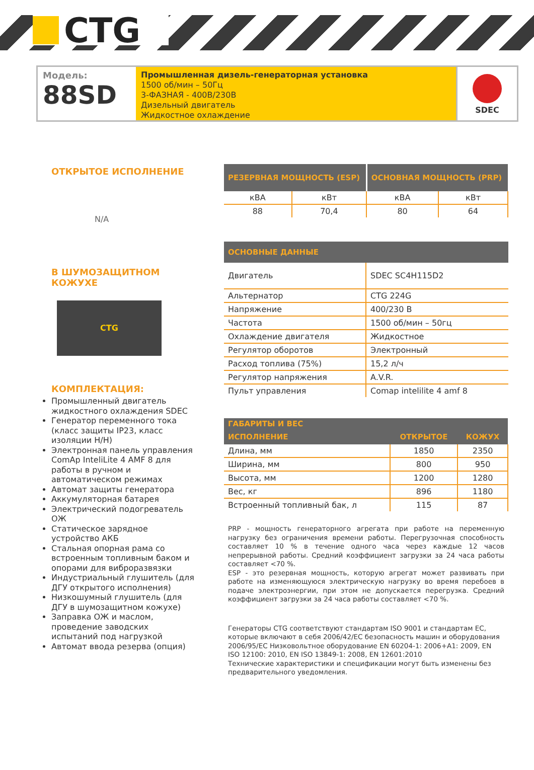CTG
Модель:
88SD
Промышленная дизель-генераторная установка
1500 об/мин – 50Гц
3-ФАЗНАЯ - 400В/230В
Дизельный двигатель
Жидкостное охлаждение
SDEC
ОТКРЫТОЕ ИСПОЛНЕНИЕ
N/A
В ШУМОЗАЩИТНОМ
КОЖУХЕ
CTG
КОМПЛЕКТАЦИЯ:
Промышленный двигатель жидкостного охлаждения SDEC
Генератор переменного тока (класс защиты IP23, класс изоляции H/H)
Электронная панель управления ComAp InteliLite 4 AMF 8 для работы в ручном и автоматическом режимах
Автомат защиты генератора
Аккумуляторная батарея
Электрический подогреватель ОЖ
Статическое зарядное устройство АКБ
Стальная опорная рама со встроенным топливным баком и опорами для виброразвязки
Индустриальный глушитель (для ДГУ открытого исполнения)
Низкошумный глушитель (для ДГУ в шумозащитном кожухе)
Заправка ОЖ и маслом, проведение заводских испытаний под нагрузкой
Автомат ввода резерва (опция)
| РЕЗЕРВНАЯ МОЩНОСТЬ (ESP) | | ОСНОВНАЯ МОЩНОСТЬ (PRP) | |
| --- | --- | --- | --- |
| кВА | кВт | кВА | кВт |
| 88 | 70,4 | 80 | 64 |
| ОСНОВНЫЕ ДАННЫЕ | |
| --- | --- |
| Двигатель | SDEC SC4H115D2 |
| Альтернатор | CTG 224G |
| Напряжение | 400/230 В |
| Частота | 1500 об/мин – 50гц |
| Охлаждение двигателя | Жидкостное |
| Регулятор оборотов | Электронный |
| Расход топлива (75%) | 15,2 л/ч |
| Регулятор напряжения | A.V.R. |
| Пульт управления | Comap intelilite 4 amf 8 |
| ГАБАРИТЫ И ВЕС | | |
| --- | --- | --- |
| ИСПОЛНЕНИЕ | ОТКРЫТОЕ | КОЖУХ |
| Длина, мм | 1850 | 2350 |
| Ширина, мм | 800 | 950 |
| Высота, мм | 1200 | 1280 |
| Вес, кг | 896 | 1180 |
| Встроенный топливный бак, л | 115 | 87 |
PRP - мощность генераторного агрегата при работе на переменную нагрузку без ограничения времени работы. Перегрузочная способность составляет 10 % в течение одного часа через каждые 12 часов непрерывной работы. Средний коэффициент загрузки за 24 часа работы составляет <70 %.
ESP - это резервная мощность, которую агрегат может развивать при работе на изменяющуюся электрическую нагрузку во время перебоев в подаче электроэнергии, при этом не допускается перегрузка. Средний коэффициент загрузки за 24 часа работы составляет <70 %.
Генераторы CTG соответствуют стандартам ISO 9001 и стандартам ЕС, которые включают в себя 2006/42/EC безопасность машин и оборудования 2006/95/EC Низковольтное оборудование EN 60204-1: 2006+A1: 2009, EN ISO 12100: 2010, EN ISO 13849-1: 2008, EN 12601:2010
Технические характеристики и спецификации могут быть изменены без предварительного уведомления.